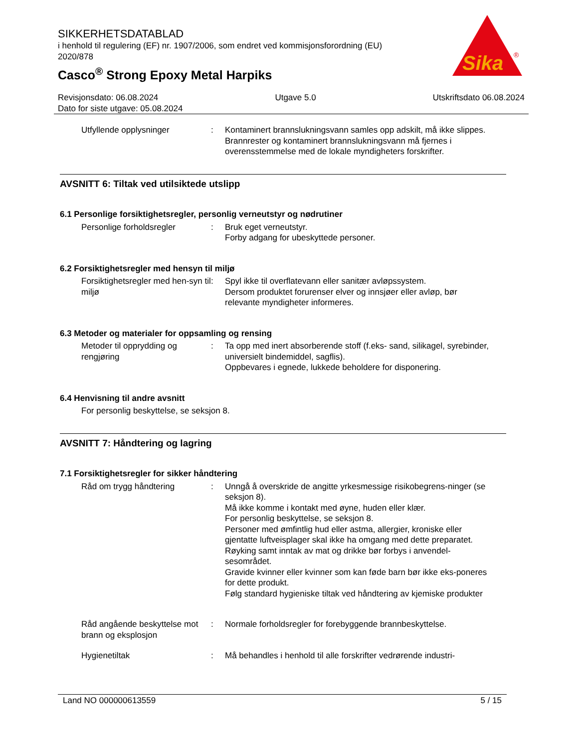SIKKERHETSDATABLAD
i henhold til regulering (EF) nr. 1907/2006, som endret ved kommisjonsforordning (EU) 2020/878
Casco<sup>®</sup> Strong Epoxy Metal Harpiks
Sika
®
Revisjonsdato: 06.08.2024 Utgave 5.0 Utskriftsdato 06.08.2024
Dato for siste utgave: 05.08.2024
Utfyllende opplysninger : Kontaminert brannslukningsvann samles opp adskilt, må ikke slippes.
Brannrester og kontaminert brannslukningsvann må fjernes i overensstemmelse med de lokale myndigheters forskrifter.
AVSNITT 6: Tiltak ved utilsiktede utslipp
6.1 Personlige forsiktighetsregler, personlig verneutstyr og nødrutiner
Personlige forholdsregler : Bruk eget verneutstyr.
Forby adgang for ubeskyttede personer.
6.2 Forsiktighetsregler med hensyn til miljø
Forsiktighetsregler med hen-syn til miljø
: Spyl ikke til overflatevann eller sanitær avløpssystem.
Dersom produktet forurenser elver og innsjøer eller avløp, bør relevante myndigheter informeres.
6.3 Metoder og materialer for oppsamling og rensing
Metoder til opprydding og rengjøring
: Ta opp med inert absorberende stoff (f.eks- sand, silikagel, syrebinder, universielt bindemiddel, sagflis).
Oppbevares i egnede, lukkede beholdere for disponering.
6.4 Henvisning til andre avsnitt
For personlig beskyttelse, se seksjon 8.
AVSNITT 7: Håndtering og lagring
7.1 Forsiktighetsregler for sikker håndtering
Råd om trygg håndtering : Unngå å overskride de angitte yrkesmessige risikobegrens-ninger (se seksjon 8).
Må ikke komme i kontakt med øyne, huden eller klær.
For personlig beskyttelse, se seksjon 8.
Personer med ømfintlig hud eller astma, allergier, kroniske eller gjentatte luftveisplager skal ikke ha omgang med dette preparatet.
Røyking samt inntak av mat og drikke bør forbys i anvendel-sesområdet.
Gravide kvinner eller kvinner som kan føde barn bør ikke eks-poneres for dette produkt.
Følg standard hygieniske tiltak ved håndtering av kjemiske produkter
Råd angående beskyttelse mot brann og eksplosjon
: Normale forholdsregler for forebyggende brannbeskyttelse.
Hygienetiltak : Må behandles i henhold til alle forskrifter vedrørende industri-
Land NO 000000613559 5 / 15